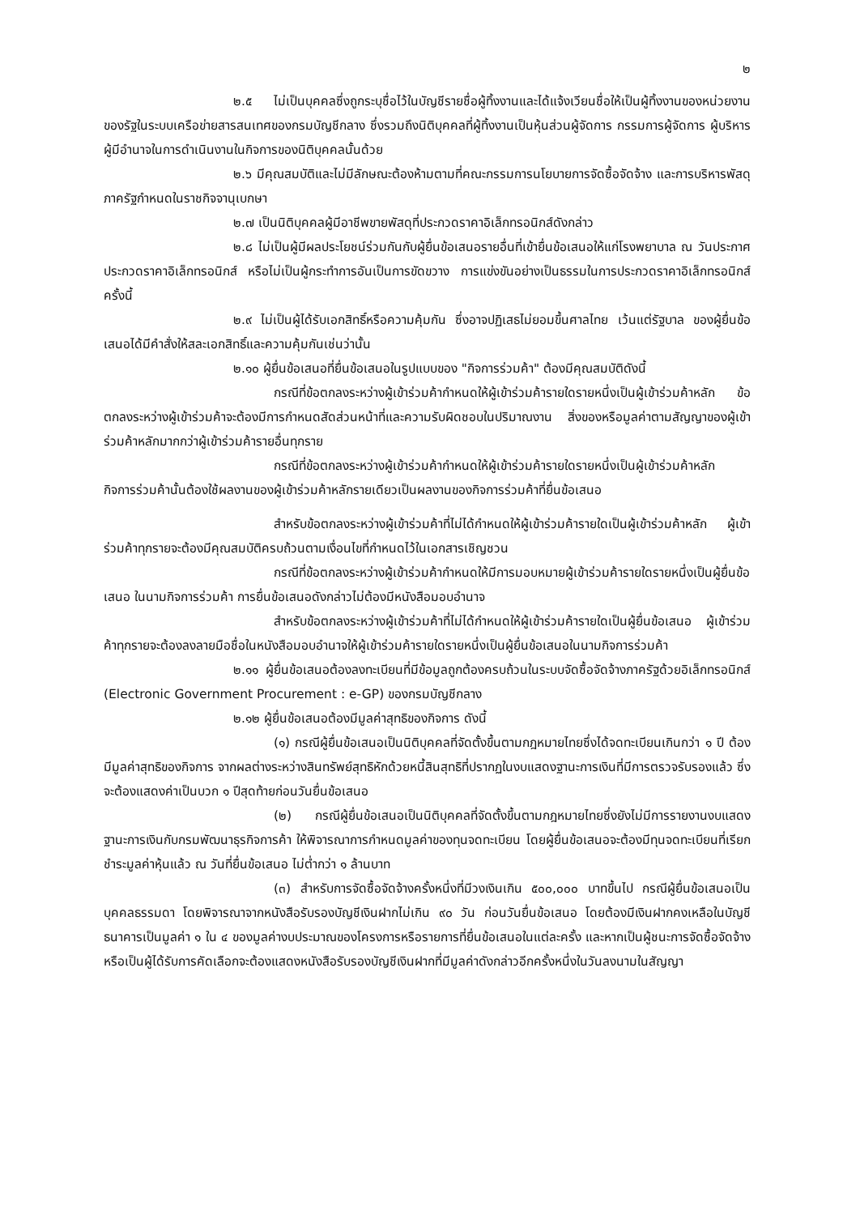๒
๒.๕ ไม่เป็นบุคคลซึ่งถูกระบุชื่อไว้ในบัญชีรายชื่อผู้ทิ้งงานและได้แจ้งเวียนชื่อให้เป็นผู้ทิ้งงานของหน่วยงานของรัฐในระบบเครือข่ายสารสนเทศของกรมบัญชีกลาง ซึ่งรวมถึงนิติบุคคลที่ผู้ทิ้งงานเป็นหุ้นส่วนผู้จัดการ กรรมการผู้จัดการ ผู้บริหาร ผู้มีอำนาจในการดำเนินงานในกิจการของนิติบุคคลนั้นด้วย
๒.๖ มีคุณสมบัติและไม่มีลักษณะต้องห้ามตามที่คณะกรรมการนโยบายการจัดซื้อจัดจ้าง และการบริหารพัสดุภาครัฐกำหนดในราชกิจจานุเบกษา
๒.๗ เป็นนิติบุคคลผู้มีอาชีพขายพัสดุที่ประกวดราคาอิเล็กทรอนิกส์ดังกล่าว
๒.๘ ไม่เป็นผู้มีผลประโยชน์ร่วมกันกับผู้ยื่นข้อเสนอรายอื่นที่เข้ายื่นข้อเสนอให้แก่โรงพยาบาล ณ วันประกาศประกวดราคาอิเล็กทรอนิกส์ หรือไม่เป็นผู้กระทำการอันเป็นการขัดขวาง การแข่งขันอย่างเป็นธรรมในการประกวดราคาอิเล็กทรอนิกส์ครั้งนี้
๒.๙ ไม่เป็นผู้ได้รับเอกสิทธิ์หรือความคุ้มกัน ซึ่งอาจปฏิเสธไม่ยอมขึ้นศาลไทย เว้นแต่รัฐบาล ของผู้ยื่นข้อเสนอได้มีคำสั่งให้สละเอกสิทธิ์และความคุ้มกันเช่นว่านั้น
๒.๑๐ ผู้ยื่นข้อเสนอที่ยื่นข้อเสนอในรูปแบบของ "กิจการร่วมค้า" ต้องมีคุณสมบัติดังนี้
กรณีที่ข้อตกลงระหว่างผู้เข้าร่วมค้ากำหนดให้ผู้เข้าร่วมค้ารายใดรายหนึ่งเป็นผู้เข้าร่วมค้าหลัก ข้อตกลงระหว่างผู้เข้าร่วมค้าจะต้องมีการกำหนดสัดส่วนหน้าที่และความรับผิดชอบในปริมาณงาน สิ่งของหรือมูลค่าตามสัญญาของผู้เข้าร่วมค้าหลักมากกว่าผู้เข้าร่วมค้ารายอื่นทุกราย
กรณีที่ข้อตกลงระหว่างผู้เข้าร่วมค้ากำหนดให้ผู้เข้าร่วมค้ารายใดรายหนึ่งเป็นผู้เข้าร่วมค้าหลัก กิจการร่วมค้านั้นต้องใช้ผลงานของผู้เข้าร่วมค้าหลักรายเดียวเป็นผลงานของกิจการร่วมค้าที่ยื่นข้อเสนอ
สำหรับข้อตกลงระหว่างผู้เข้าร่วมค้าที่ไม่ได้กำหนดให้ผู้เข้าร่วมค้ารายใดเป็นผู้เข้าร่วมค้าหลัก ผู้เข้าร่วมค้าทุกรายจะต้องมีคุณสมบัติครบถ้วนตามเงื่อนไขที่กำหนดไว้ในเอกสารเชิญชวน
กรณีที่ข้อตกลงระหว่างผู้เข้าร่วมค้ากำหนดให้มีการมอบหมายผู้เข้าร่วมค้ารายใดรายหนึ่งเป็นผู้ยื่นข้อเสนอ ในนามกิจการร่วมค้า การยื่นข้อเสนอดังกล่าวไม่ต้องมีหนังสือมอบอำนาจ
สำหรับข้อตกลงระหว่างผู้เข้าร่วมค้าที่ไม่ได้กำหนดให้ผู้เข้าร่วมค้ารายใดเป็นผู้ยื่นข้อเสนอ ผู้เข้าร่วมค้าทุกรายจะต้องลงลายมือชื่อในหนังสือมอบอำนาจให้ผู้เข้าร่วมค้ารายใดรายหนึ่งเป็นผู้ยื่นข้อเสนอในนามกิจการร่วมค้า
๒.๑๑ ผู้ยื่นข้อเสนอต้องลงทะเบียนที่มีข้อมูลถูกต้องครบถ้วนในระบบจัดซื้อจัดจ้างภาครัฐด้วยอิเล็กทรอนิกส์ (Electronic Government Procurement : e-GP) ของกรมบัญชีกลาง
๒.๑๒ ผู้ยื่นข้อเสนอต้องมีมูลค่าสุทธิของกิจการ ดังนี้
(๑) กรณีผู้ยื่นข้อเสนอเป็นนิติบุคคลที่จัดตั้งขึ้นตามกฎหมายไทยซึ่งได้จดทะเบียนเกินกว่า ๑ ปี ต้องมีมูลค่าสุทธิของกิจการ จากผลต่างระหว่างสินทรัพย์สุทธิหักด้วยหนี้สินสุทธิที่ปรากฏในงบแสดงฐานะการเงินที่มีการตรวจรับรองแล้ว ซึ่งจะต้องแสดงค่าเป็นบวก ๑ ปีสุดท้ายก่อนวันยื่นข้อเสนอ
(๒) กรณีผู้ยื่นข้อเสนอเป็นนิติบุคคลที่จัดตั้งขึ้นตามกฎหมายไทยซึ่งยังไม่มีการรายงานงบแสดงฐานะการเงินกับกรมพัฒนาธุรกิจการค้า ให้พิจารณาการกำหนดมูลค่าของทุนจดทะเบียน โดยผู้ยื่นข้อเสนอจะต้องมีทุนจดทะเบียนที่เรียกชำระมูลค่าหุ้นแล้ว ณ วันที่ยื่นข้อเสนอ ไม่ต่ำกว่า ๑ ล้านบาท
(๓) สำหรับการจัดซื้อจัดจ้างครั้งหนึ่งที่มีวงเงินเกิน ๕๐๐,๐๐๐ บาทขึ้นไป กรณีผู้ยื่นข้อเสนอเป็นบุคคลธรรมดา โดยพิจารณาจากหนังสือรับรองบัญชีเงินฝากไม่เกิน ๙๐ วัน ก่อนวันยื่นข้อเสนอ โดยต้องมีเงินฝากคงเหลือในบัญชีธนาคารเป็นมูลค่า ๑ ใน ๔ ของมูลค่างบประมาณของโครงการหรือรายการที่ยื่นข้อเสนอในแต่ละครั้ง และหากเป็นผู้ชนะการจัดซื้อจัดจ้างหรือเป็นผู้ได้รับการคัดเลือกจะต้องแสดงหนังสือรับรองบัญชีเงินฝากที่มีมูลค่าดังกล่าวอีกครั้งหนึ่งในวันลงนามในสัญญา